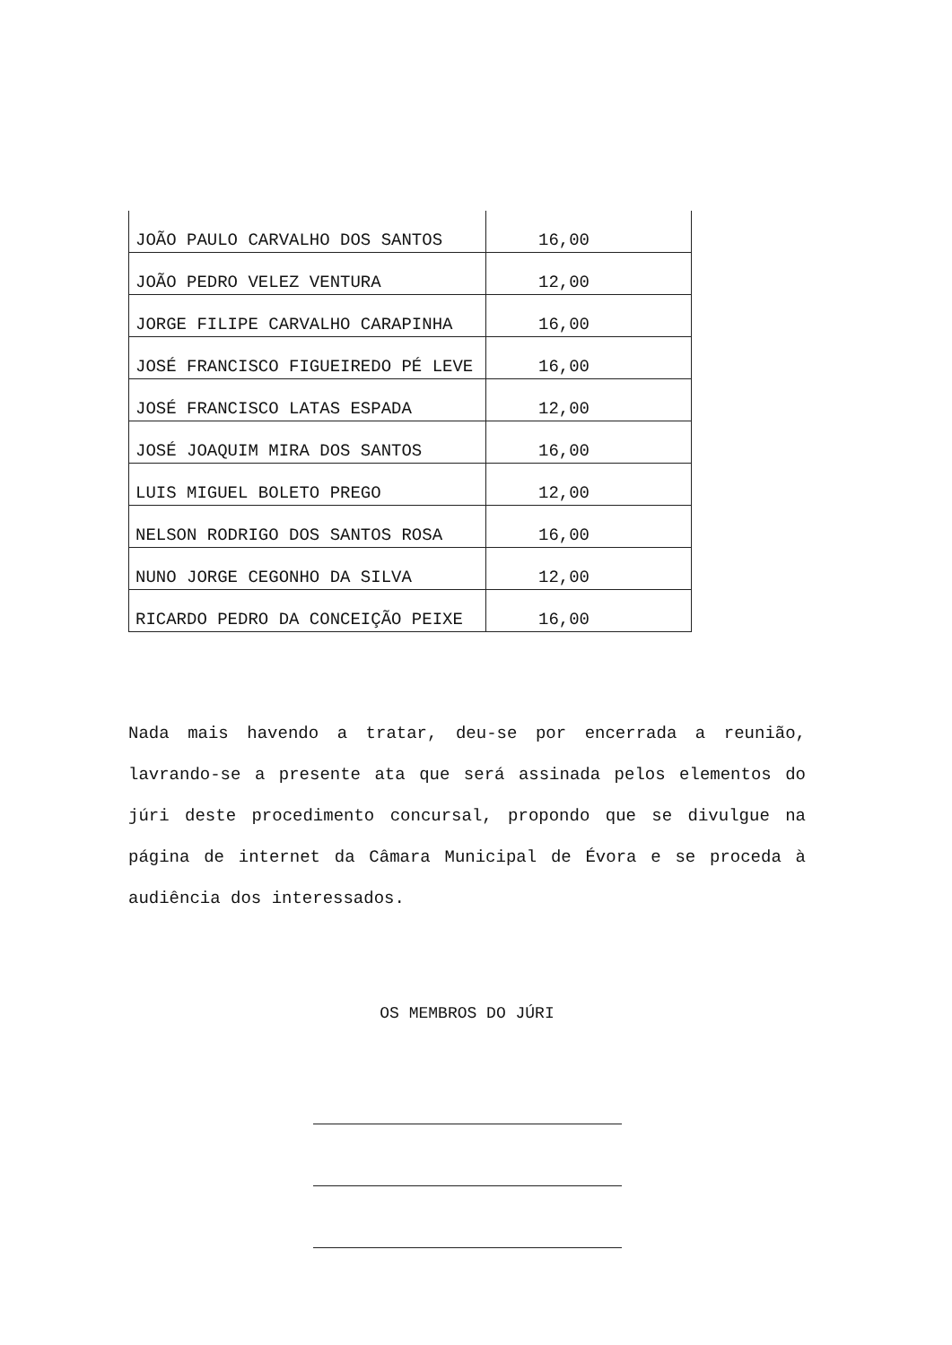| JOÃO PAULO CARVALHO DOS SANTOS | 16,00 |
| JOÃO PEDRO VELEZ VENTURA | 12,00 |
| JORGE FILIPE CARVALHO CARAPINHA | 16,00 |
| JOSÉ FRANCISCO FIGUEIREDO PÉ LEVE | 16,00 |
| JOSÉ FRANCISCO LATAS ESPADA | 12,00 |
| JOSÉ JOAQUIM MIRA DOS SANTOS | 16,00 |
| LUIS MIGUEL BOLETO PREGO | 12,00 |
| NELSON RODRIGO DOS SANTOS ROSA | 16,00 |
| NUNO JORGE CEGONHO DA SILVA | 12,00 |
| RICARDO PEDRO DA CONCEIÇÃO PEIXE | 16,00 |
Nada mais havendo a tratar, deu-se por encerrada a reunião, lavrando-se a presente ata que será assinada pelos elementos do júri deste procedimento concursal, propondo que se divulgue na página de internet da Câmara Municipal de Évora e se proceda à audiência dos interessados.
OS MEMBROS DO JÚRI